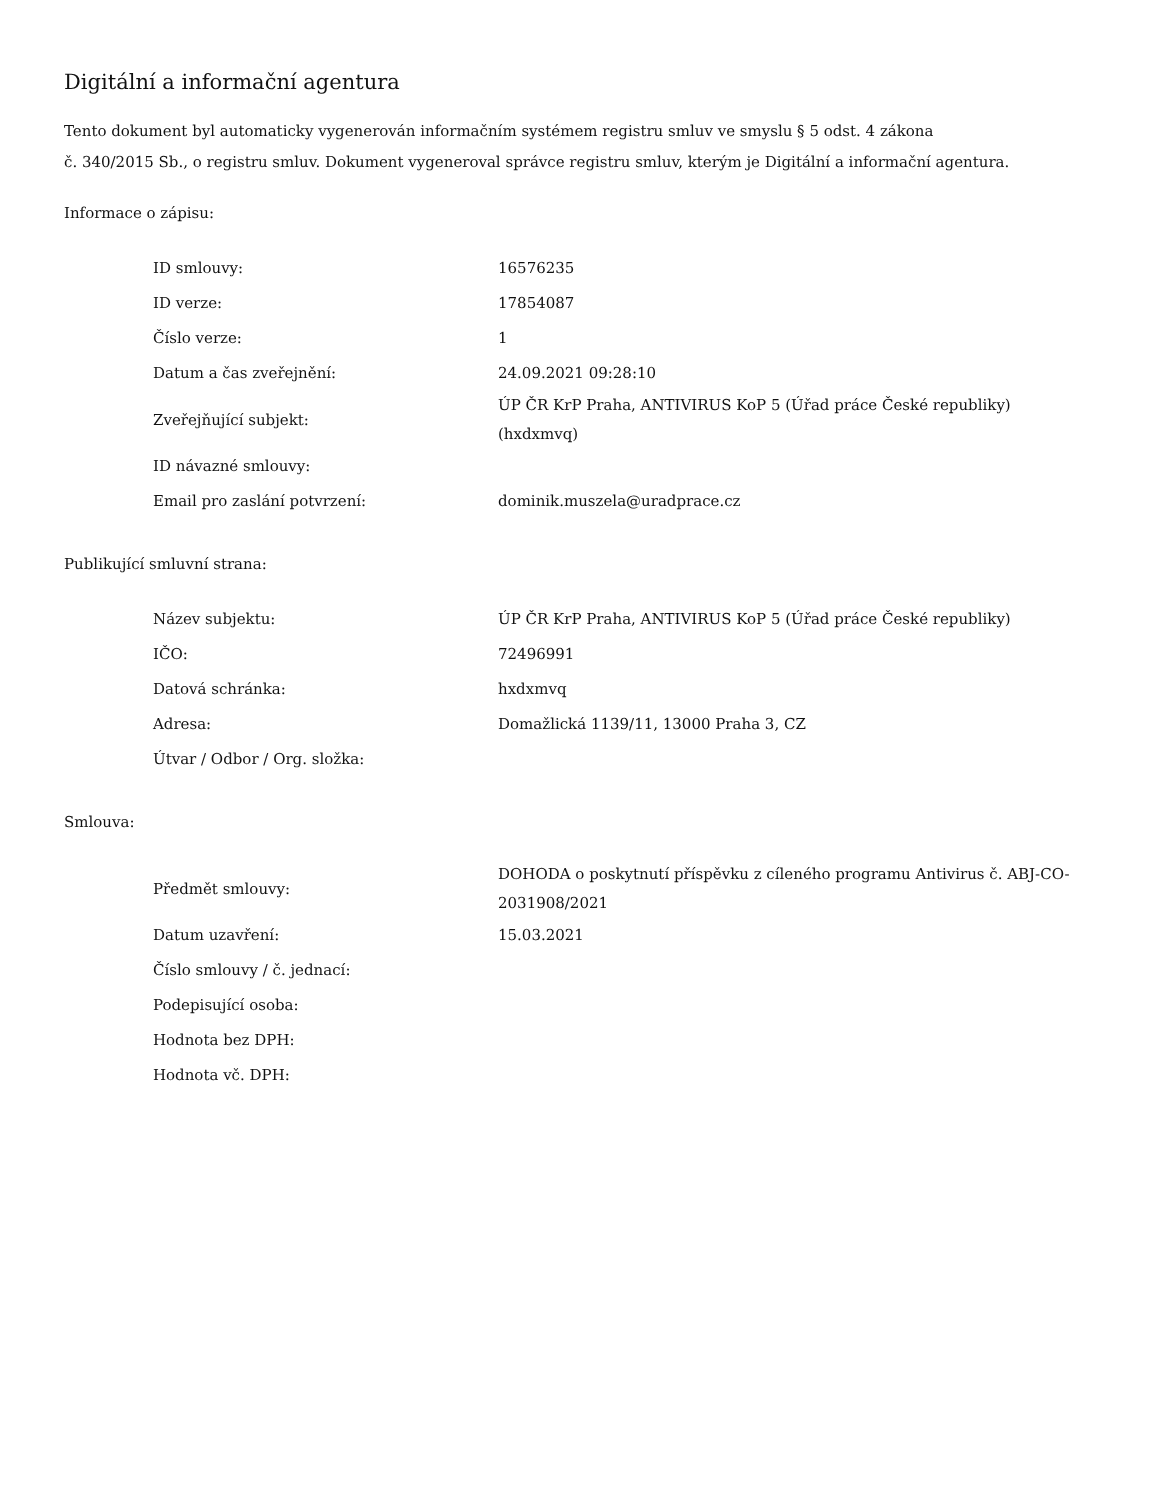Digitální a informační agentura
Tento dokument byl automaticky vygenerován informačním systémem registru smluv ve smyslu § 5 odst. 4 zákona
č. 340/2015 Sb., o registru smluv. Dokument vygeneroval správce registru smluv, kterým je Digitální a informační agentura.
Informace o zápisu:
| ID smlouvy: | 16576235 |
| ID verze: | 17854087 |
| Číslo verze: | 1 |
| Datum a čas zveřejnění: | 24.09.2021 09:28:10 |
| Zveřejňující subjekt: | ÚP ČR KrP Praha, ANTIVIRUS KoP 5 (Úřad práce České republiky) (hxdxmvq) |
| ID návazné smlouvy: | |
| Email pro zaslání potvrzení: | dominik.muszela@uradprace.cz |
Publikující smluvní strana:
| Název subjektu: | ÚP ČR KrP Praha, ANTIVIRUS KoP 5 (Úřad práce České republiky) |
| IČO: | 72496991 |
| Datová schránka: | hxdxmvq |
| Adresa: | Domažlická 1139/11, 13000 Praha 3, CZ |
| Útvar / Odbor / Org. složka: | |
Smlouva:
| Předmět smlouvy: | DOHODA o poskytnutí příspěvku z cíleného programu Antivirus č. ABJ-CO-2031908/2021 |
| Datum uzavření: | 15.03.2021 |
| Číslo smlouvy / č. jednací: | |
| Podepisující osoba: | |
| Hodnota bez DPH: | |
| Hodnota vč. DPH: | |